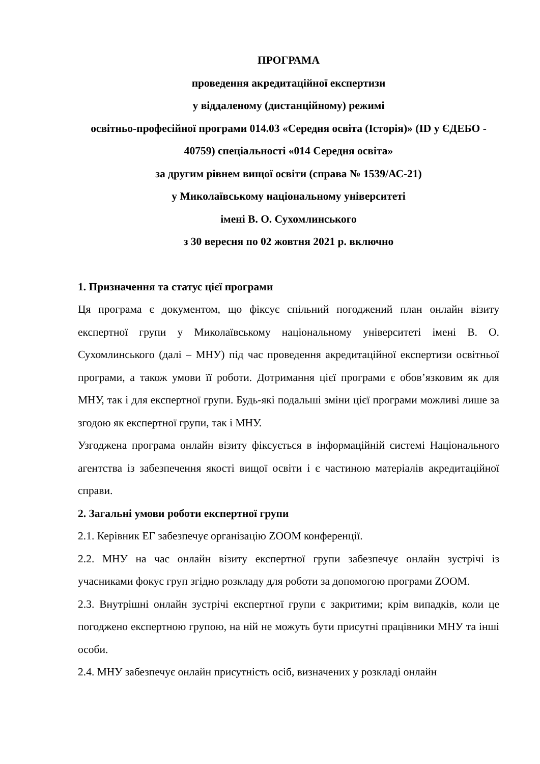ПРОГРАМА
проведення акредитаційної експертизи
у віддаленому (дистанційному) режимі
освітньо-професійної програми 014.03 «Середня освіта (Історія)» (ID у ЄДЕБО - 40759) спеціальності «014 Середня освіта»
за другим рівнем вищої освіти (справа № 1539/АС-21)
у Миколаївському національному університеті
імені В. О. Сухомлинського
з 30 вересня по 02 жовтня 2021 р. включно
1. Призначення та статус цієї програми
Ця програма є документом, що фіксує спільний погоджений план онлайн візиту експертної групи у Миколаївському національному університеті імені В. О. Сухомлинського (далі – МНУ) під час проведення акредитаційної експертизи освітньої програми, а також умови її роботи. Дотримання цієї програми є обов’язковим як для МНУ, так і для експертної групи. Будь-які подальші зміни цієї програми можливі лише за згодою як експертної групи, так і МНУ.
Узгоджена програма онлайн візиту фіксується в інформаційній системі Національного агентства із забезпечення якості вищої освіти і є частиною матеріалів акредитаційної справи.
2. Загальні умови роботи експертної групи
2.1. Керівник ЕГ забезпечує організацію ZOOM конференції.
2.2. МНУ на час онлайн візиту експертної групи забезпечує онлайн зустрічі із учасниками фокус груп згідно розкладу для роботи за допомогою програми ZOOM.
2.3. Внутрішні онлайн зустрічі експертної групи є закритими; крім випадків, коли це погоджено експертною групою, на ній не можуть бути присутні працівники МНУ та інші особи.
2.4. МНУ забезпечує онлайн присутність осіб, визначених у розкладі онлайн